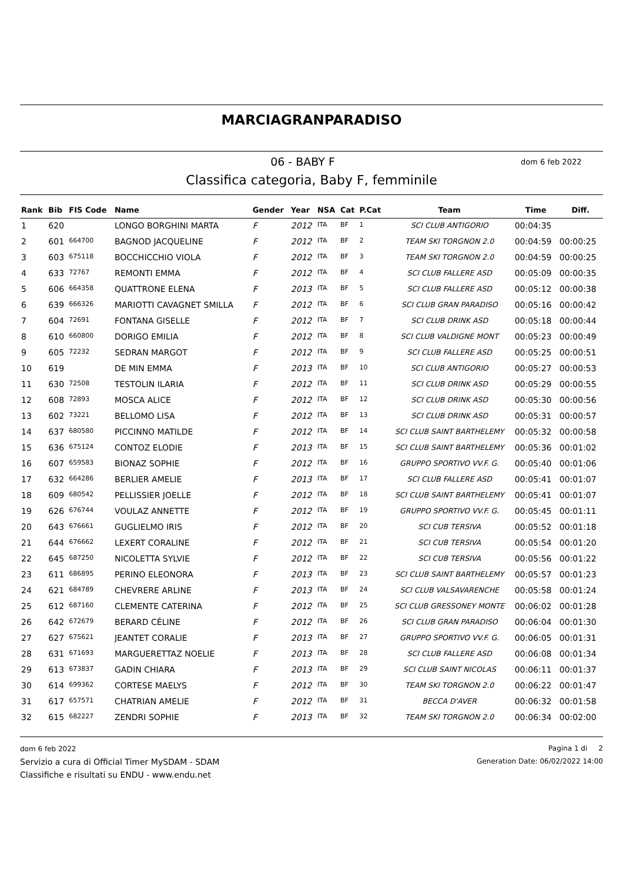MARCIAGRANPARADISO
06 - BABY F
dom 6 feb 2022
Classifica categoria, Baby F, femminile
| Rank | Bib | FIS Code | Name | Gender | Year | NSA | Cat | P.Cat | Team | Time | Diff. |
| --- | --- | --- | --- | --- | --- | --- | --- | --- | --- | --- | --- |
| 1 | 620 | | LONGO BORGHINI MARTA | F | 2012 | ITA | BF | 1 | SCI CLUB ANTIGORIO | 00:04:35 | |
| 2 | 601 | 664700 | BAGNOD JACQUELINE | F | 2012 | ITA | BF | 2 | TEAM SKI TORGNON 2.0 | 00:04:59 | 00:00:25 |
| 3 | 603 | 675118 | BOCCHICCHIO VIOLA | F | 2012 | ITA | BF | 3 | TEAM SKI TORGNON 2.0 | 00:04:59 | 00:00:25 |
| 4 | 633 | 72767 | REMONTI EMMA | F | 2012 | ITA | BF | 4 | SCI CLUB FALLERE ASD | 00:05:09 | 00:00:35 |
| 5 | 606 | 664358 | QUATTRONE ELENA | F | 2013 | ITA | BF | 5 | SCI CLUB FALLERE ASD | 00:05:12 | 00:00:38 |
| 6 | 639 | 666326 | MARIOTTI CAVAGNET SMILLA | F | 2012 | ITA | BF | 6 | SCI CLUB GRAN PARADISO | 00:05:16 | 00:00:42 |
| 7 | 604 | 72691 | FONTANA GISELLE | F | 2012 | ITA | BF | 7 | SCI CLUB DRINK ASD | 00:05:18 | 00:00:44 |
| 8 | 610 | 660800 | DORIGO EMILIA | F | 2012 | ITA | BF | 8 | SCI CLUB VALDIGNE MONT | 00:05:23 | 00:00:49 |
| 9 | 605 | 72232 | SEDRAN MARGOT | F | 2012 | ITA | BF | 9 | SCI CLUB FALLERE ASD | 00:05:25 | 00:00:51 |
| 10 | 619 | | DE MIN EMMA | F | 2013 | ITA | BF | 10 | SCI CLUB ANTIGORIO | 00:05:27 | 00:00:53 |
| 11 | 630 | 72508 | TESTOLIN ILARIA | F | 2012 | ITA | BF | 11 | SCI CLUB DRINK ASD | 00:05:29 | 00:00:55 |
| 12 | 608 | 72893 | MOSCA ALICE | F | 2012 | ITA | BF | 12 | SCI CLUB DRINK ASD | 00:05:30 | 00:00:56 |
| 13 | 602 | 73221 | BELLOMO LISA | F | 2012 | ITA | BF | 13 | SCI CLUB DRINK ASD | 00:05:31 | 00:00:57 |
| 14 | 637 | 680580 | PICCINNO MATILDE | F | 2012 | ITA | BF | 14 | SCI CLUB SAINT BARTHELEMY | 00:05:32 | 00:00:58 |
| 15 | 636 | 675124 | CONTOZ ELODIE | F | 2013 | ITA | BF | 15 | SCI CLUB SAINT BARTHELEMY | 00:05:36 | 00:01:02 |
| 16 | 607 | 659583 | BIONAZ SOPHIE | F | 2012 | ITA | BF | 16 | GRUPPO SPORTIVO VV.F. G. | 00:05:40 | 00:01:06 |
| 17 | 632 | 664286 | BERLIER AMELIE | F | 2013 | ITA | BF | 17 | SCI CLUB FALLERE ASD | 00:05:41 | 00:01:07 |
| 18 | 609 | 680542 | PELLISSIER JOELLE | F | 2012 | ITA | BF | 18 | SCI CLUB SAINT BARTHELEMY | 00:05:41 | 00:01:07 |
| 19 | 626 | 676744 | VOULAZ ANNETTE | F | 2012 | ITA | BF | 19 | GRUPPO SPORTIVO VV.F. G. | 00:05:45 | 00:01:11 |
| 20 | 643 | 676661 | GUGLIELMO IRIS | F | 2012 | ITA | BF | 20 | SCI CUB TERSIVA | 00:05:52 | 00:01:18 |
| 21 | 644 | 676662 | LEXERT CORALINE | F | 2012 | ITA | BF | 21 | SCI CUB TERSIVA | 00:05:54 | 00:01:20 |
| 22 | 645 | 687250 | NICOLETTA SYLVIE | F | 2012 | ITA | BF | 22 | SCI CUB TERSIVA | 00:05:56 | 00:01:22 |
| 23 | 611 | 686895 | PERINO ELEONORA | F | 2013 | ITA | BF | 23 | SCI CLUB SAINT BARTHELEMY | 00:05:57 | 00:01:23 |
| 24 | 621 | 684789 | CHEVRERE ARLINE | F | 2013 | ITA | BF | 24 | SCI CLUB VALSAVARENCHE | 00:05:58 | 00:01:24 |
| 25 | 612 | 687160 | CLEMENTE CATERINA | F | 2012 | ITA | BF | 25 | SCI CLUB GRESSONEY MONTE | 00:06:02 | 00:01:28 |
| 26 | 642 | 672679 | BERARD CÉLINE | F | 2012 | ITA | BF | 26 | SCI CLUB GRAN PARADISO | 00:06:04 | 00:01:30 |
| 27 | 627 | 675621 | JEANTET CORALIE | F | 2013 | ITA | BF | 27 | GRUPPO SPORTIVO VV.F. G. | 00:06:05 | 00:01:31 |
| 28 | 631 | 671693 | MARGUERETTAZ NOELIE | F | 2013 | ITA | BF | 28 | SCI CLUB FALLERE ASD | 00:06:08 | 00:01:34 |
| 29 | 613 | 673837 | GADIN CHIARA | F | 2013 | ITA | BF | 29 | SCI CLUB SAINT NICOLAS | 00:06:11 | 00:01:37 |
| 30 | 614 | 699362 | CORTESE MAELYS | F | 2012 | ITA | BF | 30 | TEAM SKI TORGNON 2.0 | 00:06:22 | 00:01:47 |
| 31 | 617 | 657571 | CHATRIAN AMELIE | F | 2012 | ITA | BF | 31 | BECCA D'AVER | 00:06:32 | 00:01:58 |
| 32 | 615 | 682227 | ZENDRI SOPHIE | F | 2013 | ITA | BF | 32 | TEAM SKI TORGNON 2.0 | 00:06:34 | 00:02:00 |
dom 6 feb 2022
Servizio a cura di Official Timer MySDAM - SDAM
Classifiche e risultati su ENDU - www.endu.net
Pagina 1 di 2
Generation Date: 06/02/2022 14:00